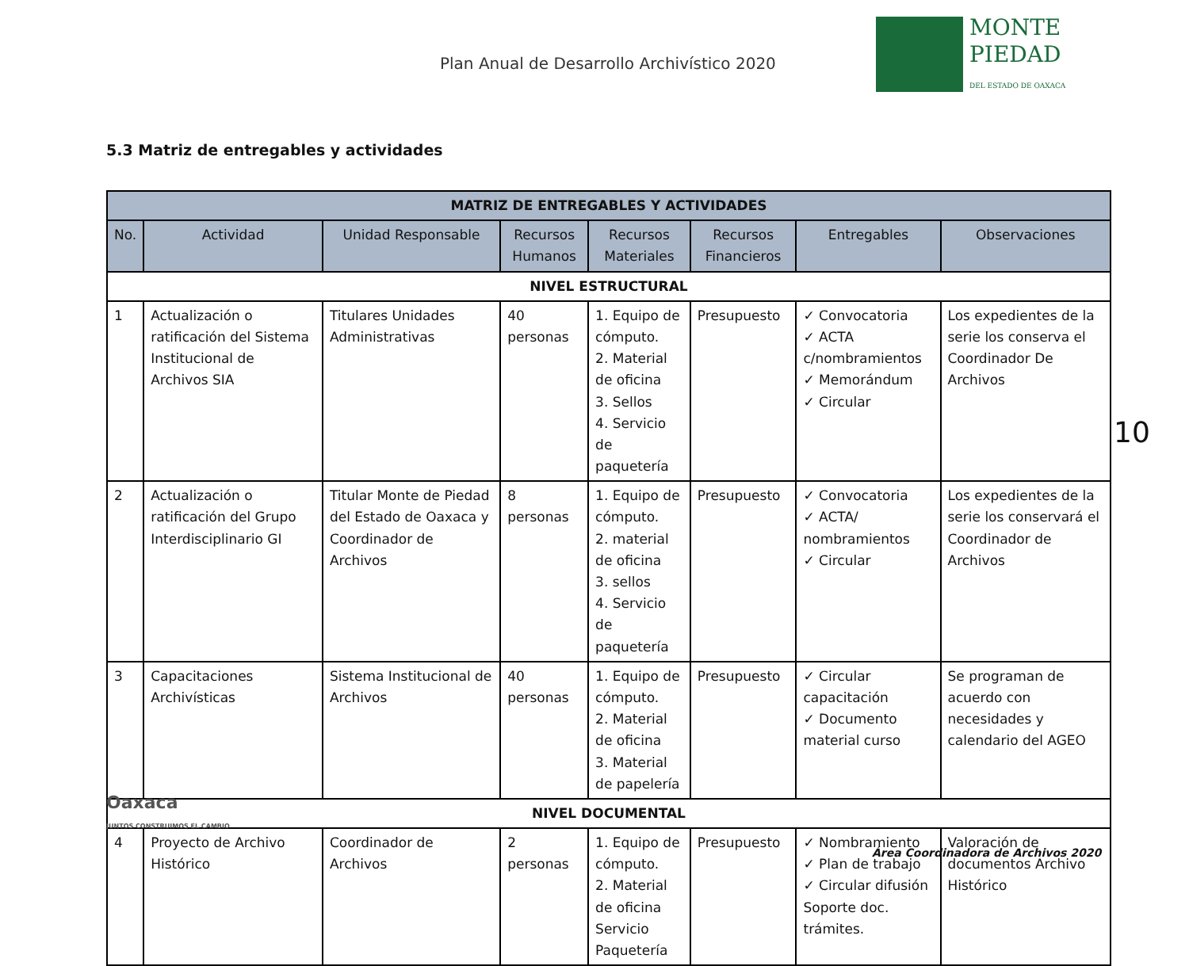Plan Anual de Desarrollo Archivístico 2020
MONTE
PIEDAD
DEL ESTADO DE OAXACA
5.3 Matriz de entregables y actividades
| MATRIZ DE ENTREGABLES Y ACTIVIDADES | | | | | | | |
| --- | --- | --- | --- | --- | --- | --- | --- |
| No. | Actividad | Unidad Responsable | Recursos Humanos | Recursos Materiales | Recursos Financieros | Entregables | Observaciones |
| NIVEL ESTRUCTURAL | | | | | | | |
| 1 | Actualización o ratificación del Sistema Institucional de Archivos SIA | Titulares Unidades Administrativas | 40 personas | 1. Equipo de cómputo. 2. Material de oficina 3. Sellos 4. Servicio de paquetería | Presupuesto | ✓ Convocatoria ✓ ACTA c/nombramientos ✓ Memorándum ✓ Circular | Los expedientes de la serie los conserva el Coordinador De Archivos |
| 2 | Actualización o ratificación del Grupo Interdisciplinario GI | Titular Monte de Piedad del Estado de Oaxaca y Coordinador de Archivos | 8 personas | 1. Equipo de cómputo. 2. material de oficina 3. sellos 4. Servicio de paquetería | Presupuesto | ✓ Convocatoria ✓ ACTA/ nombramientos ✓ Circular | Los expedientes de la serie los conservará el Coordinador de Archivos |
| 3 | Capacitaciones Archivísticas | Sistema Institucional de Archivos | 40 personas | 1. Equipo de cómputo. 2. Material de oficina 3. Material de papelería | Presupuesto | ✓ Circular capacitación ✓ Documento material curso | Se programan de acuerdo con necesidades y calendario del AGEO |
| NIVEL DOCUMENTAL | | | | | | | |
| 4 | Proyecto de Archivo Histórico | Coordinador de Archivos | 2 personas | 1. Equipo de cómputo. 2. Material de oficina Servicio Paquetería | Presupuesto | ✓ Nombramiento ✓ Plan de trabajo ✓ Circular difusión Soporte doc. trámites. | Valoración de documentos Archivo Histórico |
10
Oaxaca
JUNTOS CONSTRUIMOS EL CAMBIO
Área Coordinadora de Archivos 2020